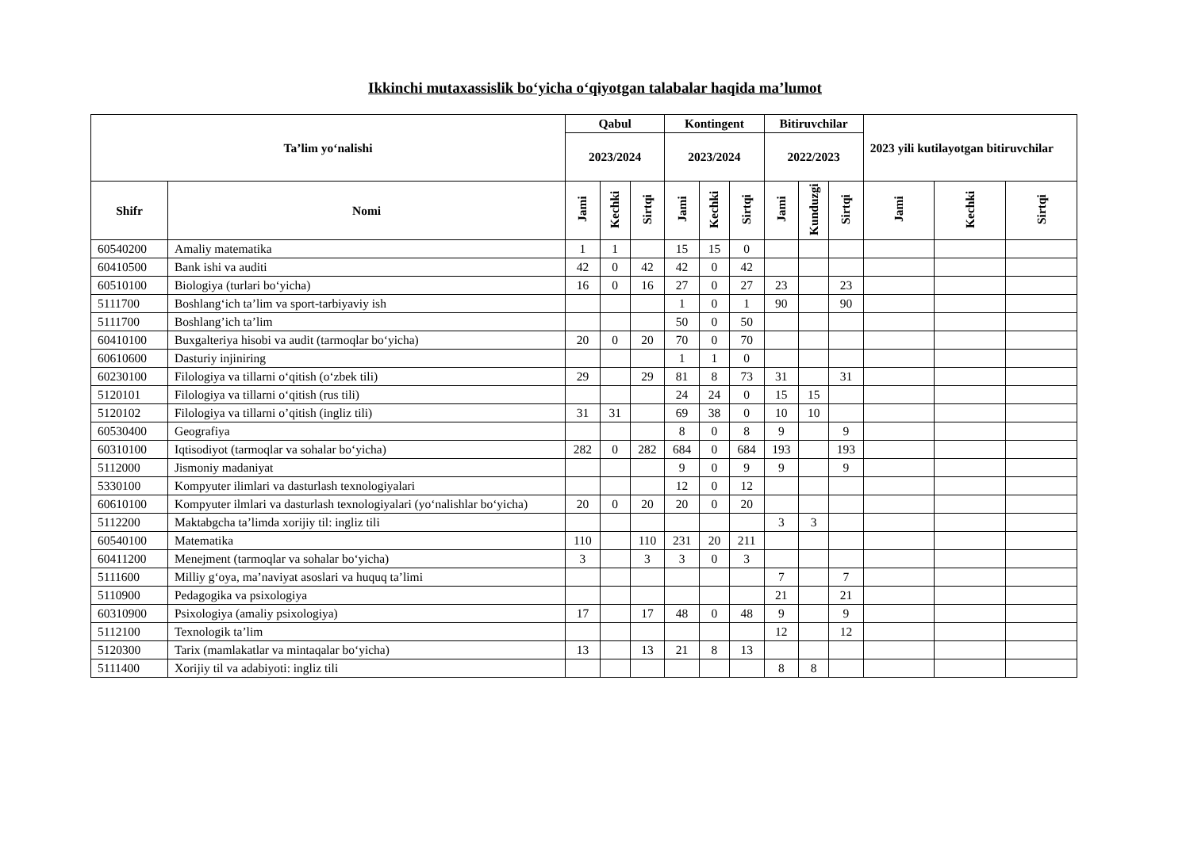Ikkinchi mutaxassislik bo‘yicha o‘qiyotgan talabalar haqida ma’lumot
| Ta’lim yo‘nalishi | | Qabul | | | Kontingent | | | Bitiruvchilar | | | 2023 yili kutilayotgan bitiruvchilar | | |
| --- | --- | --- | --- | --- | --- | --- | --- | --- | --- | --- | --- | --- | --- |
| | | 2023/2024 | | | 2023/2024 | | | 2022/2023 | | | | | |
| Shifr | Nomi | Jami | Kechki | Sirtqi | Jami | Kechki | Sirtqi | Jami | Kunduzgi | Sirtqi | Jami | Kechki | Sirtqi |
| 60540200 | Amaliy matematika | 1 | 1 | | 15 | 15 | 0 | | | | | | |
| 60410500 | Bank ishi va auditi | 42 | 0 | 42 | 42 | 0 | 42 | | | | | | |
| 60510100 | Biologiya (turlari bo‘yicha) | 16 | 0 | 16 | 27 | 0 | 27 | 23 | | 23 | | | |
| 5111700 | Boshlang‘ich ta’lim va sport-tarbiyaviy ish | | | | 1 | 0 | 1 | 90 | | 90 | | | |
| 5111700 | Boshlang’ich ta’lim | | | | 50 | 0 | 50 | | | | | | |
| 60410100 | Buxgalteriya hisobi va audit (tarmoqlar bo‘yicha) | 20 | 0 | 20 | 70 | 0 | 70 | | | | | | |
| 60610600 | Dasturiy injiniring | | | | 1 | 1 | 0 | | | | | | |
| 60230100 | Filologiya va tillarni o‘qitish (o‘zbek tili) | 29 | | 29 | 81 | 8 | 73 | 31 | | 31 | | | |
| 5120101 | Filologiya va tillarni o‘qitish (rus tili) | | | | 24 | 24 | 0 | 15 | 15 | | | | |
| 5120102 | Filologiya va tillarni o’qitish (ingliz tili) | 31 | 31 | | 69 | 38 | 0 | 10 | 10 | | | | |
| 60530400 | Geografiya | | | | 8 | 0 | 8 | 9 | | 9 | | | |
| 60310100 | Iqtisodiyot (tarmoqlar va sohalar bo‘yicha) | 282 | 0 | 282 | 684 | 0 | 684 | 193 | | 193 | | | |
| 5112000 | Jismoniy madaniyat | | | | 9 | 0 | 9 | 9 | | 9 | | | |
| 5330100 | Kompyuter ilimlari va dasturlash texnologiyalari | | | | 12 | 0 | 12 | | | | | | |
| 60610100 | Kompyuter ilmlari va dasturlash texnologiyalari (yo‘nalishlar bo‘yicha) | 20 | 0 | 20 | 20 | 0 | 20 | | | | | | |
| 5112200 | Maktabgcha ta’limda xorijiy til: ingliz tili | | | | | | | 3 | 3 | | | | |
| 60540100 | Matematika | 110 | | 110 | 231 | 20 | 211 | | | | | | |
| 60411200 | Menejment (tarmoqlar va sohalar bo‘yicha) | 3 | | 3 | 3 | 0 | 3 | | | | | | |
| 5111600 | Milliy g‘oya, ma’naviyat asoslari va huquq ta’limi | | | | | | | 7 | | 7 | | | |
| 5110900 | Pedagogika va psixologiya | | | | | | | 21 | | 21 | | | |
| 60310900 | Psixologiya (amaliy psixologiya) | 17 | | 17 | 48 | 0 | 48 | 9 | | 9 | | | |
| 5112100 | Texnologik ta’lim | | | | | | | 12 | | 12 | | | |
| 5120300 | Tarix (mamlakatlar va mintaqalar bo‘yicha) | 13 | | 13 | 21 | 8 | 13 | | | | | | |
| 5111400 | Xorijiy til va adabiyoti: ingliz tili | | | | | | | 8 | 8 | | | | |